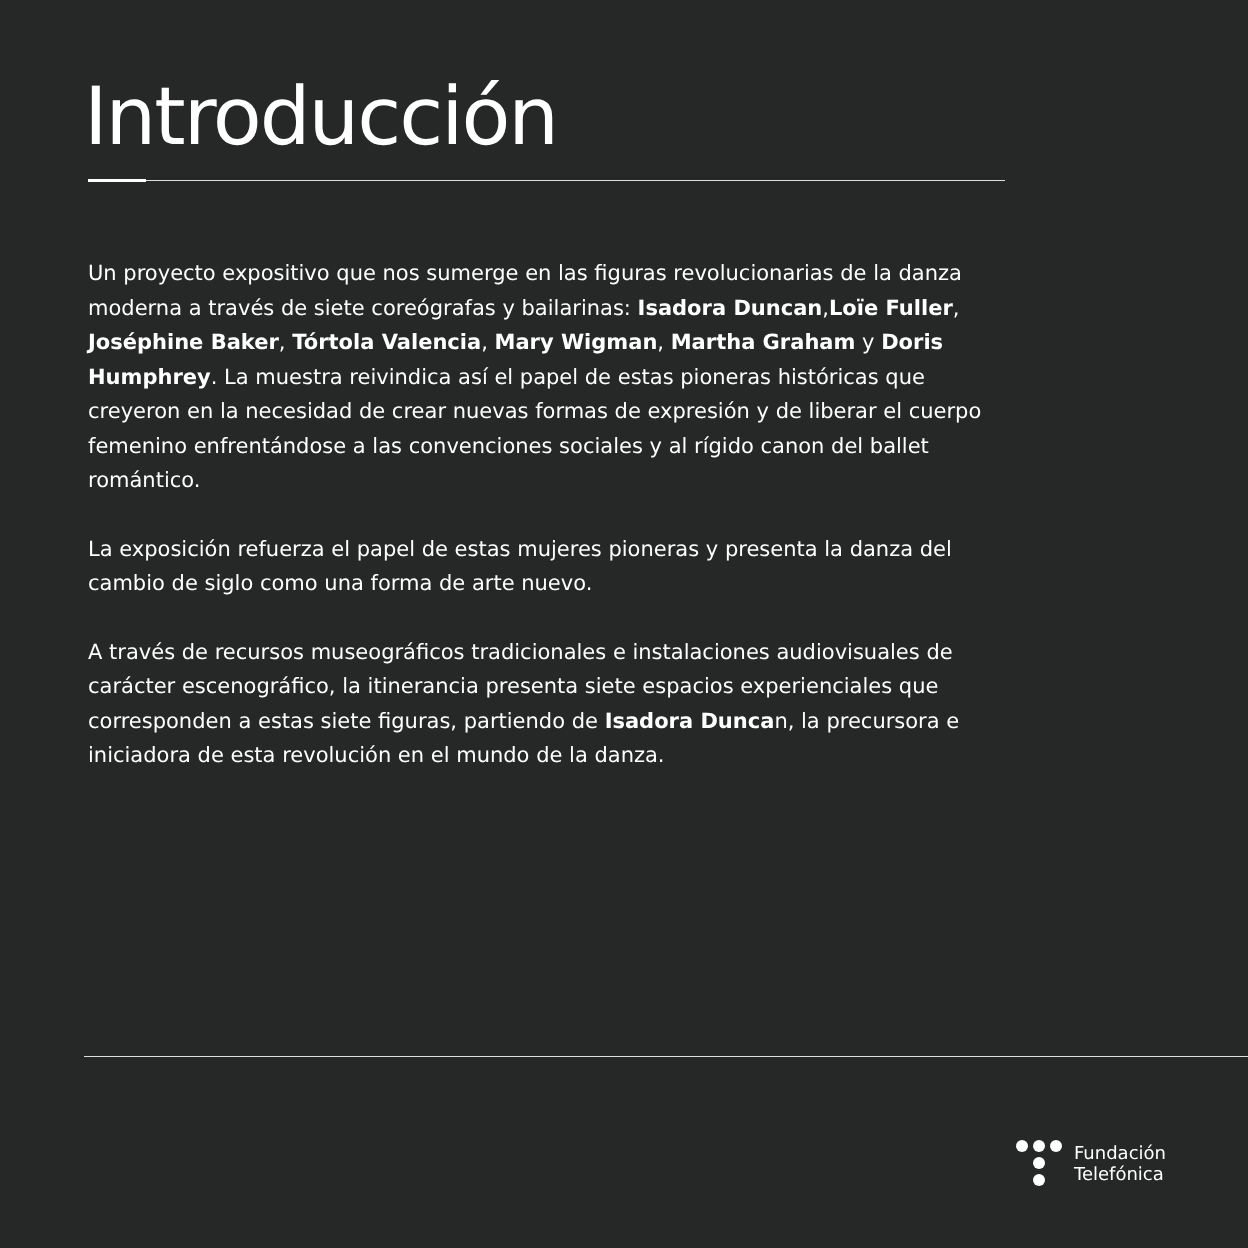Introducción
Un proyecto expositivo que nos sumerge en las figuras revolucionarias de la danza moderna a través de siete coreógrafas y bailarinas: Isadora Duncan,Loïe Fuller, Joséphine Baker, Tórtola Valencia, Mary Wigman, Martha Graham y Doris Humphrey. La muestra reivindica así el papel de estas pioneras históricas que creyeron en la necesidad de crear nuevas formas de expresión y de liberar el cuerpo femenino enfrentándose a las convenciones sociales y al rígido canon del ballet romántico.
La exposición refuerza el papel de estas mujeres pioneras y presenta la danza del cambio de siglo como una forma de arte nuevo.
A través de recursos museográficos tradicionales e instalaciones audiovisuales de carácter escenográfico, la itinerancia presenta siete espacios experienciales que corresponden a estas siete figuras, partiendo de Isadora Duncan, la precursora e iniciadora de esta revolución en el mundo de la danza.
Fundación
Telefónica